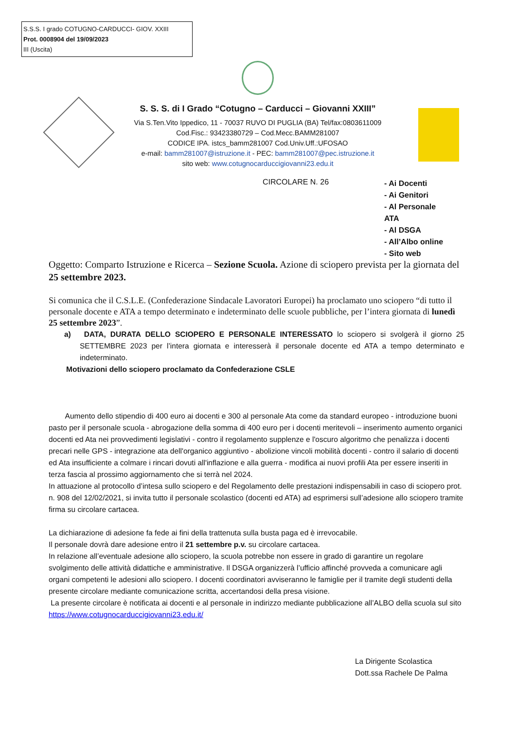S.S.S. I grado COTUGNO-CARDUCCI- GIOV. XXIII
Prot. 0008904 del 19/09/2023
III (Uscita)
S. S. S. di I Grado “Cotugno – Carducci – Giovanni XXIII”
Via S.Ten.Vito Ippedico, 11 - 70037 RUVO DI PUGLIA (BA) Tel/fax:0803611009
Cod.Fisc.: 93423380729 – Cod.Mecc.BAMM281007
CODICE IPA. istcs_bamm281007 Cod.Univ.Uff.:UFOSAO
e-mail: bamm281007@istruzione.it - PEC: bamm281007@pec.istruzione.it
sito web: www.cotugnocarduccigiovanni23.edu.it
CIRCOLARE N. 26
- Ai Docenti
- Ai Genitori
- Al Personale
ATA
- Al DSGA
- All’Albo online
- Sito web
Oggetto: Comparto Istruzione e Ricerca – Sezione Scuola. Azione di sciopero prevista per la giornata del 25 settembre 2023.
Si comunica che il C.S.L.E. (Confederazione Sindacale Lavoratori Europei) ha proclamato uno sciopero “di tutto il personale docente e ATA a tempo determinato e indeterminato delle scuole pubbliche, per l’intera giornata di lunedì 25 settembre 2023”.
a) DATA, DURATA DELLO SCIOPERO E PERSONALE INTERESSATO lo sciopero si svolgerà il giorno 25 SETTEMBRE 2023 per l’intera giornata e interesserà il personale docente ed ATA a tempo determinato e indeterminato.
Motivazioni dello sciopero proclamato da Confederazione CSLE
Aumento dello stipendio di 400 euro ai docenti e 300 al personale Ata come da standard europeo - introduzione buoni pasto per il personale scuola - abrogazione della somma di 400 euro per i docenti meritevoli – inserimento aumento organici docenti ed Ata nei provvedimenti legislativi - contro il regolamento supplenze e l'oscuro algoritmo che penalizza i docenti precari nelle GPS - integrazione ata dell'organico aggiuntivo - abolizione vincoli mobilità docenti - contro il salario di docenti ed Ata insufficiente a colmare i rincari dovuti all'inflazione e alla guerra - modifica ai nuovi profili Ata per essere inseriti in terza fascia al prossimo aggiornamento che si terrà nel 2024.
In attuazione al protocollo d’intesa sullo sciopero e del Regolamento delle prestazioni indispensabili in caso di sciopero prot. n. 908 del 12/02/2021, si invita tutto il personale scolastico (docenti ed ATA) ad esprimersi sull’adesione allo sciopero tramite firma su circolare cartacea.
La dichiarazione di adesione fa fede ai fini della trattenuta sulla busta paga ed è irrevocabile.
Il personale dovrà dare adesione entro il 21 settembre p.v. su circolare cartacea.
In relazione all’eventuale adesione allo sciopero, la scuola potrebbe non essere in grado di garantire un regolare svolgimento delle attività didattiche e amministrative. Il DSGA organizzerà l’ufficio affinché provveda a comunicare agli organi competenti le adesioni allo sciopero. I docenti coordinatori avviseranno le famiglie per il tramite degli studenti della presente circolare mediante comunicazione scritta, accertandosi della presa visione.
La presente circolare è notificata ai docenti e al personale in indirizzo mediante pubblicazione all’ALBO della scuola sul sito https://www.cotugnocarduccigiovanni23.edu.it/
La Dirigente Scolastica
Dott.ssa Rachele De Palma